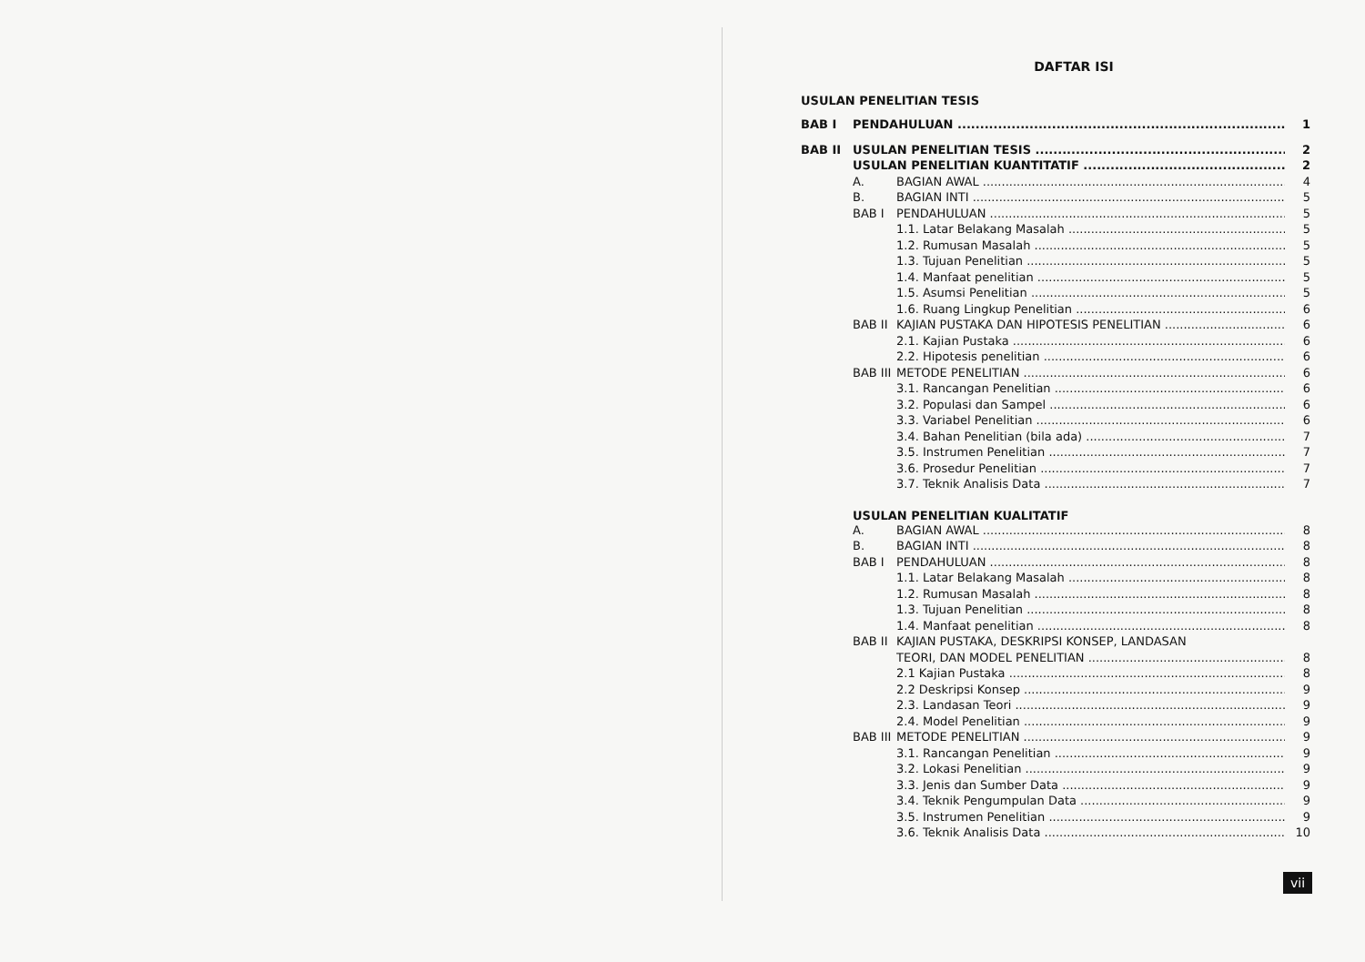DAFTAR ISI
USULAN PENELITIAN TESIS
BAB I PENDAHULUAN 1
BAB II USULAN PENELITIAN TESIS 2
USULAN PENELITIAN KUANTITATIF 2
A. BAGIAN AWAL 4
B. BAGIAN INTI 5
BAB I PENDAHULUAN 5
1.1. Latar Belakang Masalah 5
1.2. Rumusan Masalah 5
1.3. Tujuan Penelitian 5
1.4. Manfaat penelitian 5
1.5. Asumsi Penelitian 5
1.6. Ruang Lingkup Penelitian 6
BAB II KAJIAN PUSTAKA DAN HIPOTESIS PENELITIAN 6
2.1. Kajian Pustaka 6
2.2. Hipotesis penelitian 6
BAB III METODE PENELITIAN 6
3.1. Rancangan Penelitian 6
3.2. Populasi dan Sampel 6
3.3. Variabel Penelitian 6
3.4. Bahan Penelitian (bila ada) 7
3.5. Instrumen Penelitian 7
3.6. Prosedur Penelitian 7
3.7. Teknik Analisis Data 7
USULAN PENELITIAN KUALITATIF
A. BAGIAN AWAL 8
B. BAGIAN INTI 8
BAB I PENDAHULUAN 8
1.1. Latar Belakang Masalah 8
1.2. Rumusan Masalah 8
1.3. Tujuan Penelitian 8
1.4. Manfaat penelitian 8
BAB II KAJIAN PUSTAKA, DESKRIPSI KONSEP, LANDASAN
TEORI, DAN MODEL PENELITIAN 8
2.1 Kajian Pustaka 8
2.2 Deskripsi Konsep 9
2.3. Landasan Teori 9
2.4. Model Penelitian 9
BAB III METODE PENELITIAN 9
3.1. Rancangan Penelitian 9
3.2. Lokasi Penelitian 9
3.3. Jenis dan Sumber Data 9
3.4. Teknik Pengumpulan Data 9
3.5. Instrumen Penelitian 9
3.6. Teknik Analisis Data 10
vii